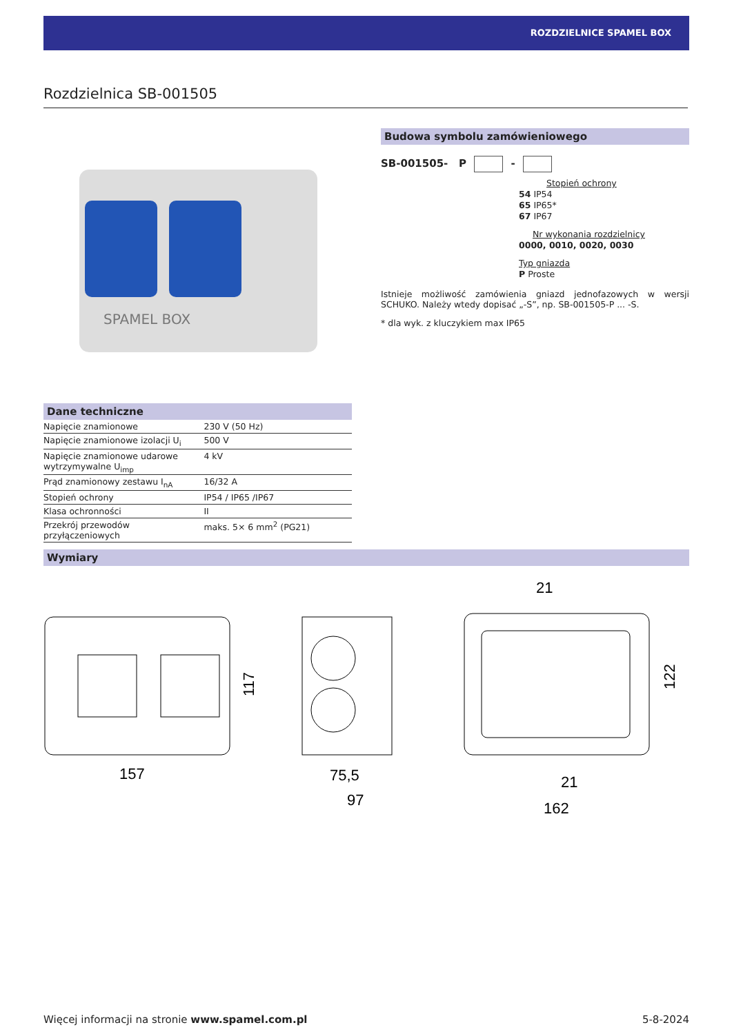ROZDZIELNICE SPAMEL BOX
Rozdzielnica SB-001505
SPAMEL BOX
Budowa symbolu zamówieniowego
SB-001505- P -
Stopień ochrony
54 IP54
65 IP65*
67 IP67
Nr wykonania rozdzielnicy
0000, 0010, 0020, 0030
Typ gniazda
P Proste
Istnieje możliwość zamówienia gniazd jednofazowych w wersji SCHUKO. Należy wtedy dopisać „-S”, np. SB-001505-P ... -S.
* dla wyk. z kluczykiem max IP65
Dane techniczne
| Napięcie znamionowe | 230 V (50 Hz) |
| Napięcie znamionowe izolacji U<sub>i</sub> | 500 V |
| Napięcie znamionowe udarowe wytrzymywalne U<sub>imp</sub> | 4 kV |
| Prąd znamionowy zestawu I<sub>nA</sub> | 16/32 A |
| Stopień ochrony | IP54 / IP65 /IP67 |
| Klasa ochronności | II |
| Przekrój przewodów przyłączeniowych | maks. 5× 6 mm<sup>2</sup> (PG21) |
Wymiary
157
117
75,5
97
21
21
162
122
Więcej informacji na stronie www.spamel.com.pl 5-8-2024